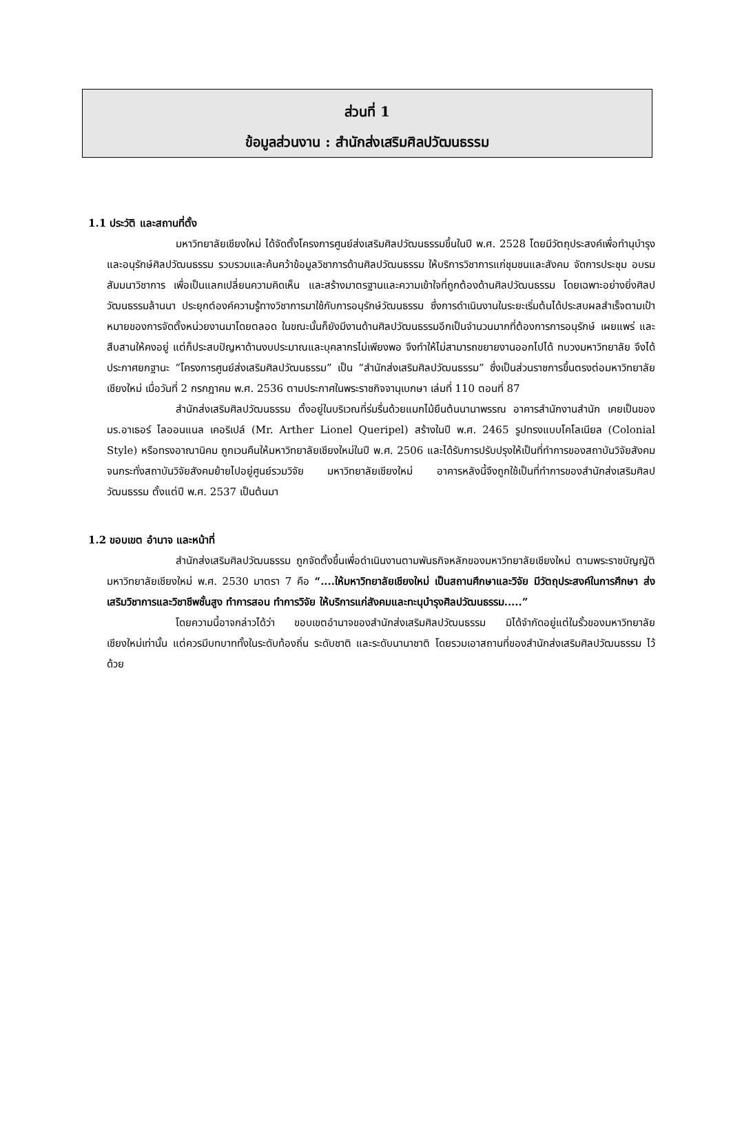ส่วนที่ 1
ข้อมูลส่วนงาน : สำนักส่งเสริมศิลปวัฒนธรรม
1.1 ประวัติ และสถานที่ตั้ง
มหาวิทยาลัยเชียงใหม่ ได้จัดตั้งโครงการศูนย์ส่งเสริมศิลปวัฒนธรรมขึ้นในปี พ.ศ. 2528 โดยมีวัตถุประสงค์เพื่อทำนุบำรุงและอนุรักษ์ศิลปวัฒนธรรม รวบรวมและค้นคว้าข้อมูลวิชาการด้านศิลปวัฒนธรรม ให้บริการวิชาการแก่ชุมชนและสังคม จัดการประชุม อบรม สัมมนาวิชาการ เพื่อเป็นแลกเปลี่ยนความคิดเห็น และสร้างมาตรฐานและความเข้าใจที่ถูกต้องด้านศิลปวัฒนธรรม โดยเฉพาะอย่างยิ่งศิลปวัฒนธรรมล้านนา ประยุกต์องค์ความรู้ทางวิชาการมาใช้กับการอนุรักษ์วัฒนธรรม ซึ่งการดำเนินงานในระยะเริ่มต้นได้ประสบผลสำเร็จตามเป้าหมายของการจัดตั้งหน่วยงานมาโดยตลอด ในขณะนั้นก็ยังมีงานด้านศิลปวัฒนธรรมอีกเป็นจำนวนมากที่ต้องการการอนุรักษ์ เผยแพร่ และสืบสานให้คงอยู่ แต่ก็ประสบปัญหาด้านงบประมาณและบุคลากรไม่เพียงพอ จึงทำให้ไม่สามารถขยายงานออกไปได้ ทบวงมหาวิทยาลัย จึงได้ประกาศยกฐานะ “โครงการศูนย์ส่งเสริมศิลปวัฒนธรรม” เป็น “สำนักส่งเสริมศิลปวัฒนธรรม” ซึ่งเป็นส่วนราชการขึ้นตรงต่อมหาวิทยาลัยเชียงใหม่ เมื่อวันที่ 2 กรกฎาคม พ.ศ. 2536 ตามประกาศในพระราชกิจจานุเบกษา เล่มที่ 110 ตอนที่ 87
สำนักส่งเสริมศิลปวัฒนธรรม ตั้งอยู่ในบริเวณที่ร่มรื่นด้วยแมกไม้ยืนต้นนานาพรรณ อาคารสำนักงานสำนัก เคยเป็นของ มร.อาเธอร์ ไลออนแนล เคอริเปล์ (Mr. Arther Lionel Queripel) สร้างในปี พ.ศ. 2465 รูปทรงแบบโคโลเนียล (Colonial Style) หรือทรงอาณานิคม ถูกเวนคืนให้มหาวิทยาลัยเชียงใหม่ในปี พ.ศ. 2506 และได้รับการปรับปรุงให้เป็นที่ทำการของสถาบันวิจัยสังคม จนกระทั่งสถาบันวิจัยสังคมย้ายไปอยู่ศูนย์รวมวิจัย มหาวิทยาลัยเชียงใหม่ อาคารหลังนี้จึงถูกใช้เป็นที่ทำการของสำนักส่งเสริมศิลปวัฒนธรรม ตั้งแต่ปี พ.ศ. 2537 เป็นต้นมา
1.2 ขอบเขต อำนาจ และหน้าที่
สำนักส่งเสริมศิลปวัฒนธรรม ถูกจัดตั้งขึ้นเพื่อดำเนินงานตามพันธกิจหลักของมหาวิทยาลัยเชียงใหม่ ตามพระราชบัญญัติมหาวิทยาลัยเชียงใหม่ พ.ศ. 2530 มาตรา 7 คือ “....ให้มหาวิทยาลัยเชียงใหม่ เป็นสถานศึกษาและวิจัย มีวัตถุประสงค์ในการศึกษา ส่งเสริมวิชาการและวิชาชีพชั้นสูง ทำการสอน ทำการวิจัย ให้บริการแก่สังคมและทะนุบำรุงศิลปวัฒนธรรม.....”
โดยความนี้อาจกล่าวได้ว่า ขอบเขตอำนาจของสำนักส่งเสริมศิลปวัฒนธรรม มิได้จำกัดอยู่แต่ในรั้วของมหาวิทยาลัยเชียงใหม่เท่านั้น แต่ควรมีบทบาททั้งในระดับท้องถิ่น ระดับชาติ และระดับนานาชาติ โดยรวมเอาสถานที่ของสำนักส่งเสริมศิลปวัฒนธรรม ไว้ด้วย